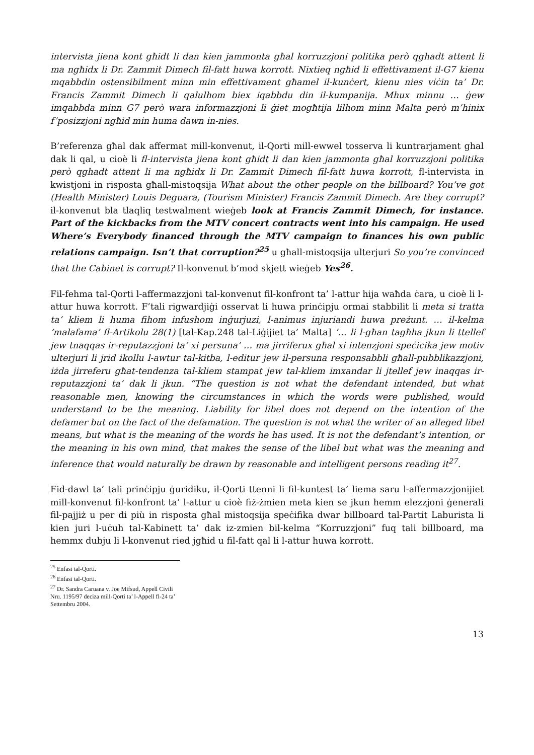intervista jiena kont għidt li dan kien jammonta għal korruzzjoni politika però qghadt attent li ma ngħidx li Dr. Zammit Dimech fil-fatt huwa korrott. Nixtieq ngħid li effettivament il-G7 kienu mqabbdin ostensibilment minn min effettivament għamel il-kunċert, kienu nies viċin ta’ Dr. Francis Zammit Dimech li qalulhom biex iqabbdu din il-kumpanija. Mhux minnu … ġew imqabbda minn G7 però wara informazzjoni li ġiet mogħtija lilhom minn Malta però m’hinix f’posizzjoni ngħid min huma dawn in-nies.
B’referenza għal dak affermat mill-konvenut, il-Qorti mill-ewwel tosserva li kuntrarjament ghal dak li qal, u cioè li fl-intervista jiena kont għidt li dan kien jammonta għal korruzzjoni politika però qghadt attent li ma ngħidx li Dr. Zammit Dimech fil-fatt huwa korrott, fl-intervista in kwistjoni in risposta għall-mistoqsija What about the other people on the billboard? You’ve got (Health Minister) Louis Deguara, (Tourism Minister) Francis Zammit Dimech. Are they corrupt? il-konvenut bla tlaqliq testwalment wieġeb look at Francis Zammit Dimech, for instance. Part of the kickbacks from the MTV concert contracts went into his campaign. He used Where’s Everybody financed through the MTV campaign to finances his own public relations campaign. Isn’t that corruption?<sup>25</sup> u għall-mistoqsija ulterjuri So you’re convinced that the Cabinet is corrupt? Il-konvenut b’mod skjett wieġeb Yes<sup>26</sup>.
Fil-fehma tal-Qorti l-affermazzjoni tal-konvenut fil-konfront ta’ l-attur hija waħda ċara, u cioè li l-attur huwa korrott. F’tali rigwardjiġi osservat li huwa prinċipju ormai stabbilit li meta si tratta ta’ kliem li huma fihom infushom inġurjuzi, l-animus injuriandi huwa preżunt. … il-kelma ‘malafama’ fl-Artikolu 28(1) [tal-Kap.248 tal-Liġijiet ta’ Malta] ‘… li l-għan tagħha jkun li ttellef jew tnaqqas ir-reputazzjoni ta’ xi persuna’ … ma jirriferux għal xi intenzjoni speċicika jew motiv ulterjuri li jrid ikollu l-awtur tal-kitba, l-editur jew il-persuna responsabbli għall-pubblikazzjoni, iżda jirreferu għat-tendenza tal-kliem stampat jew tal-kliem imxandar li jtellef jew inaqqas ir-reputazzjoni ta’ dak li jkun. “The question is not what the defendant intended, but what reasonable men, knowing the circumstances in which the words were published, would understand to be the meaning. Liability for libel does not depend on the intention of the defamer but on the fact of the defamation. The question is not what the writer of an alleged libel means, but what is the meaning of the words he has used. It is not the defendant’s intention, or the meaning in his own mind, that makes the sense of the libel but what was the meaning and inference that would naturally be drawn by reasonable and intelligent persons reading it<sup>27</sup>.
Fid-dawl ta’ tali prinċipju ġuridiku, il-Qorti ttenni li fil-kuntest ta’ liema saru l-affermazzjonijiet mill-konvenut fil-konfront ta’ l-attur u cioè fiż-żmien meta kien se jkun hemm elezzjoni ġenerali fil-pajjiż u per di più in risposta għal mistoqsija speċifika dwar billboard tal-Partit Laburista li kien juri l-uċuh tal-Kabinett ta’ dak iz-zmien bil-kelma “Korruzzjoni” fuq tali billboard, ma hemmx dubju li l-konvenut ried jgħid u fil-fatt qal li l-attur huwa korrott.
<sup>25</sup> Enfasi tal-Qorti.
<sup>26</sup> Enfasi tal-Qorti.
<sup>27</sup> Dr. Sandra Caruana v. Joe Mifsud, Appell Civili Nru. 1195/97 deciza mill-Qorti ta’ l-Appell fl-24 ta’ Settembru 2004.
13